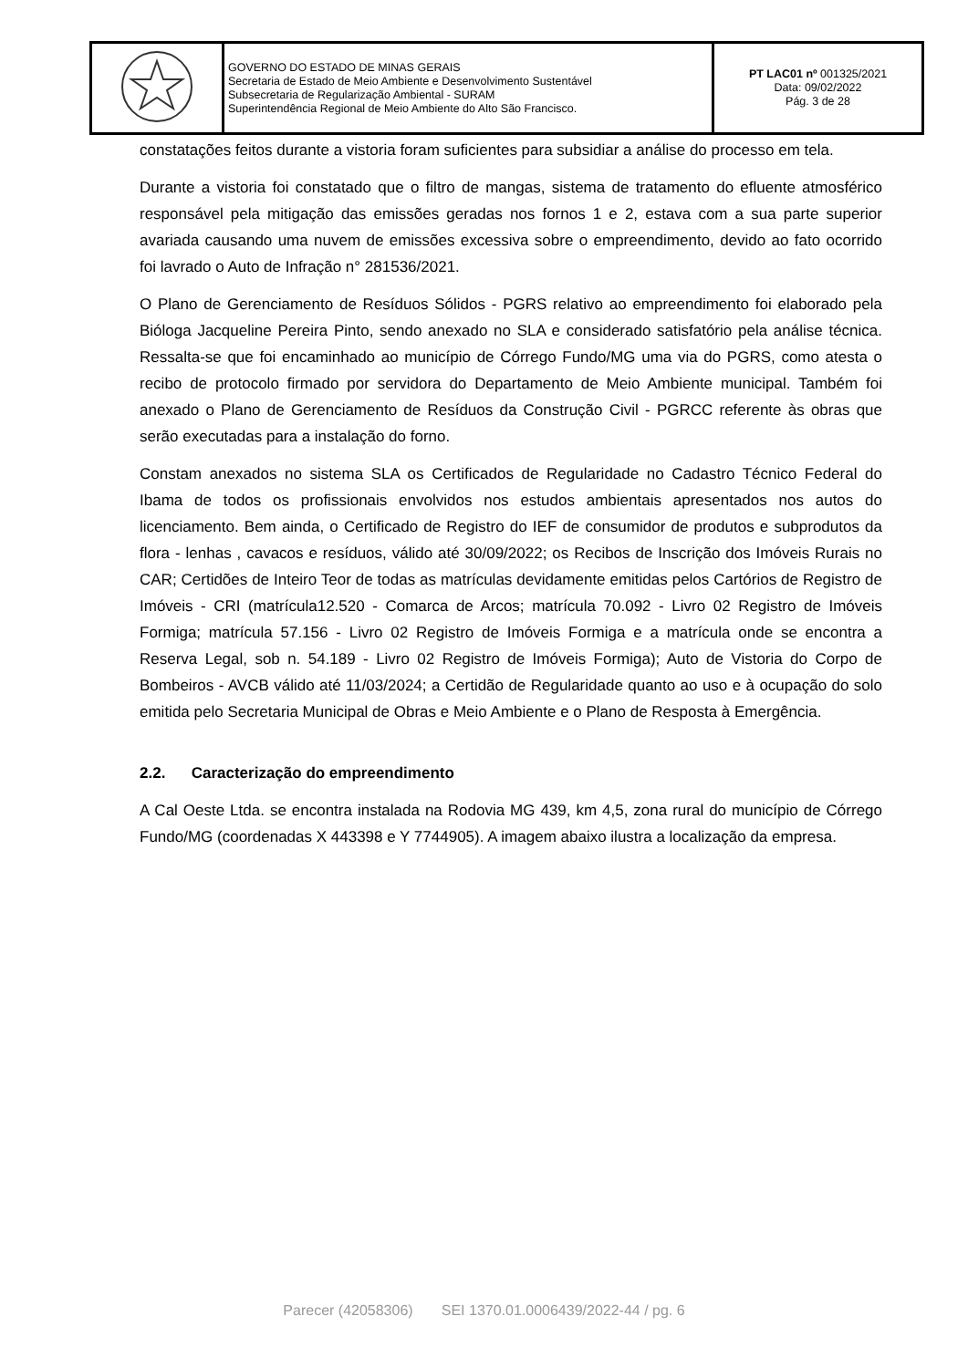| | GOVERNO DO ESTADO DE MINAS GERAIS Secretaria de Estado de Meio Ambiente e Desenvolvimento Sustentável Subsecretaria de Regularização Ambiental - SURAM Superintendência Regional de Meio Ambiente do Alto São Francisco. | PT LAC01 nº 001325/2021 Data: 09/02/2022 Pág. 3 de 28 |
constatações feitos durante a vistoria foram suficientes para subsidiar a análise do processo em tela.
Durante a vistoria foi constatado que o filtro de mangas, sistema de tratamento do efluente atmosférico responsável pela mitigação das emissões geradas nos fornos 1 e 2, estava com a sua parte superior avariada causando uma nuvem de emissões excessiva sobre o empreendimento, devido ao fato ocorrido foi lavrado o Auto de Infração n° 281536/2021.
O Plano de Gerenciamento de Resíduos Sólidos - PGRS relativo ao empreendimento foi elaborado pela Bióloga Jacqueline Pereira Pinto, sendo anexado no SLA e considerado satisfatório pela análise técnica. Ressalta-se que foi encaminhado ao município de Córrego Fundo/MG uma via do PGRS, como atesta o recibo de protocolo firmado por servidora do Departamento de Meio Ambiente municipal. Também foi anexado o Plano de Gerenciamento de Resíduos da Construção Civil - PGRCC referente às obras que serão executadas para a instalação do forno.
Constam anexados no sistema SLA os Certificados de Regularidade no Cadastro Técnico Federal do Ibama de todos os profissionais envolvidos nos estudos ambientais apresentados nos autos do licenciamento. Bem ainda, o Certificado de Registro do IEF de consumidor de produtos e subprodutos da flora - lenhas , cavacos e resíduos, válido até 30/09/2022; os Recibos de Inscrição dos Imóveis Rurais no CAR; Certidões de Inteiro Teor de todas as matrículas devidamente emitidas pelos Cartórios de Registro de Imóveis - CRI (matrícula12.520 - Comarca de Arcos; matrícula 70.092 - Livro 02 Registro de Imóveis Formiga; matrícula 57.156 - Livro 02 Registro de Imóveis Formiga e a matrícula onde se encontra a Reserva Legal, sob n. 54.189 - Livro 02 Registro de Imóveis Formiga); Auto de Vistoria do Corpo de Bombeiros - AVCB válido até 11/03/2024; a Certidão de Regularidade quanto ao uso e à ocupação do solo emitida pelo Secretaria Municipal de Obras e Meio Ambiente e o Plano de Resposta à Emergência.
2.2. Caracterização do empreendimento
A Cal Oeste Ltda. se encontra instalada na Rodovia MG 439, km 4,5, zona rural do município de Córrego Fundo/MG (coordenadas X 443398 e Y 7744905). A imagem abaixo ilustra a localização da empresa.
Parecer (42058306) SEI 1370.01.0006439/2022-44 / pg. 6